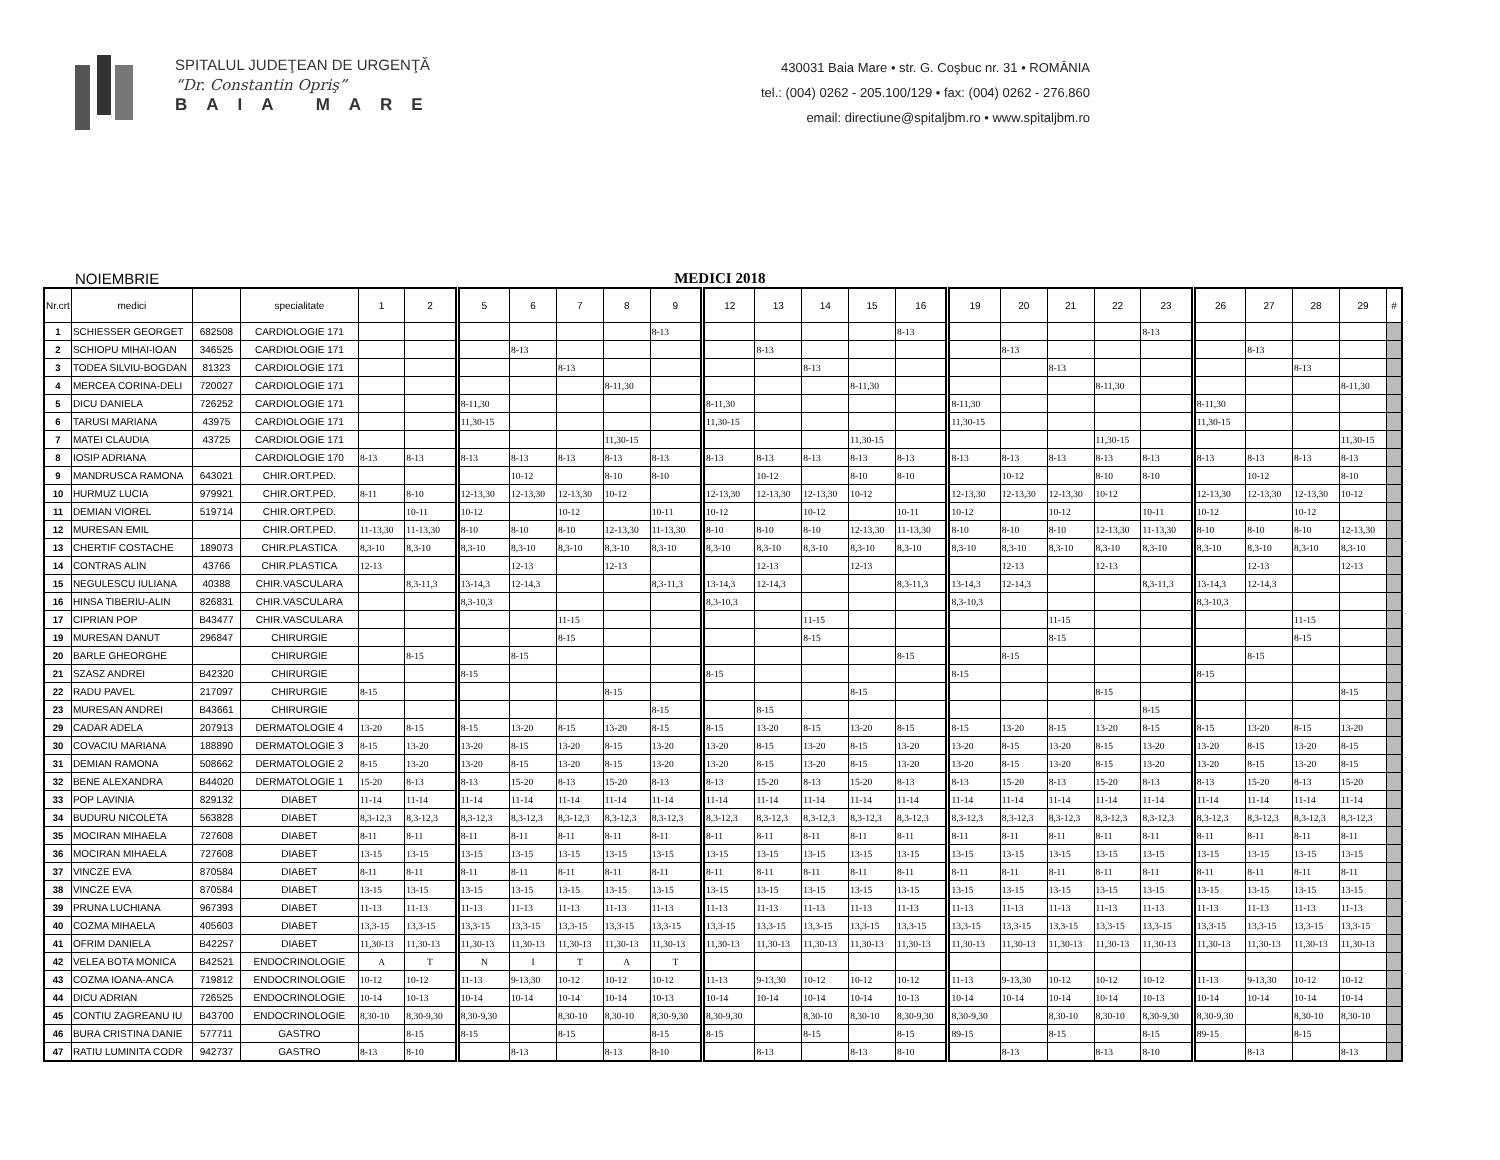SPITALUL JUDEŢEAN DE URGENŢĂ
“Dr. Constantin Opriş”
BAIA MARE
430031 Baia Mare • str. G. Coşbuc nr. 31 • ROMÂNIA
tel.: (004) 0262 - 205.100/129 • fax: (004) 0262 - 276.860
email: directiune@spitaljbm.ro • www.spitaljbm.ro
NOIEMBRIE MEDICI 2018
| Nr.crt | medici | | specialitate | 1 | 2 | 5 | 6 | 7 | 8 | 9 | 12 | 13 | 14 | 15 | 16 | 19 | 20 | 21 | 22 | 23 | 26 | 27 | 28 | 29 | # |
| --- | --- | --- | --- | --- | --- | --- | --- | --- | --- | --- | --- | --- | --- | --- | --- | --- | --- | --- | --- | --- | --- | --- | --- | --- | --- |
| 1 | SCHIESSER GEORGET | 682508 | CARDIOLOGIE 171 | | | | | | | 8-13 | | | | | 8-13 | | | | | 8-13 | | | | | |
| 2 | SCHIOPU MIHAI-IOAN | 346525 | CARDIOLOGIE 171 | | | | 8-13 | | | | | 8-13 | | | | | 8-13 | | | | | 8-13 | | | |
| 3 | TODEA SILVIU-BOGDAN | 81323 | CARDIOLOGIE 171 | | | | | 8-13 | | | | | 8-13 | | | | | 8-13 | | | | | 8-13 | | |
| 4 | MERCEA CORINA-DELI | 720027 | CARDIOLOGIE 171 | | | | | | 8-11,30 | | | | | 8-11,30 | | | | | 8-11,30 | | | | | 8-11,30 | |
| 5 | DICU DANIELA | 726252 | CARDIOLOGIE 171 | | | 8-11,30 | | | | | 8-11,30 | | | | | 8-11,30 | | | | | 8-11,30 | | | | |
| 6 | TARUSI MARIANA | 43975 | CARDIOLOGIE 171 | | | 11,30-15 | | | | | 11,30-15 | | | | | 11,30-15 | | | | | 11,30-15 | | | | |
| 7 | MATEI CLAUDIA | 43725 | CARDIOLOGIE 171 | | | | | | 11,30-15 | | | | | 11,30-15 | | | | | 11,30-15 | | | | | 11,30-15 | |
| 8 | IOSIP ADRIANA | | CARDIOLOGIE 170 | 8-13 | 8-13 | 8-13 | 8-13 | 8-13 | 8-13 | 8-13 | 8-13 | 8-13 | 8-13 | 8-13 | 8-13 | 8-13 | 8-13 | 8-13 | 8-13 | 8-13 | 8-13 | 8-13 | 8-13 | 8-13 | |
| 9 | MANDRUSCA RAMONA | 643021 | CHIR.ORT.PED. | | | | 10-12 | | 8-10 | 8-10 | | 10-12 | | 8-10 | 8-10 | | 10-12 | | 8-10 | 8-10 | | 10-12 | | 8-10 | |
| 10 | HURMUZ LUCIA | 979921 | CHIR.ORT.PED. | 8-11 | 8-10 | 12-13,30 | 12-13,30 | 12-13,30 | 10-12 | | 12-13,30 | 12-13,30 | 12-13,30 | 10-12 | | 12-13,30 | 12-13,30 | 12-13,30 | 10-12 | | 12-13,30 | 12-13,30 | 12-13,30 | 10-12 | |
| 11 | DEMIAN VIOREL | 519714 | CHIR.ORT.PED. | | 10-11 | 10-12 | | 10-12 | | 10-11 | 10-12 | | 10-12 | | 10-11 | 10-12 | | 10-12 | | 10-11 | 10-12 | | 10-12 | | |
| 12 | MURESAN EMIL | | CHIR.ORT.PED. | 11-13,30 | 11-13,30 | 8-10 | 8-10 | 8-10 | 12-13,30 | 11-13,30 | 8-10 | 8-10 | 8-10 | 12-13,30 | 11-13,30 | 8-10 | 8-10 | 8-10 | 12-13,30 | 11-13,30 | 8-10 | 8-10 | 8-10 | 12-13,30 | |
| 13 | CHERTIF COSTACHE | 189073 | CHIR.PLASTICA | 8,3-10 | 8,3-10 | 8,3-10 | 8,3-10 | 8,3-10 | 8,3-10 | 8,3-10 | 8,3-10 | 8,3-10 | 8,3-10 | 8,3-10 | 8,3-10 | 8,3-10 | 8,3-10 | 8,3-10 | 8,3-10 | 8,3-10 | 8,3-10 | 8,3-10 | 8,3-10 | 8,3-10 | |
| 14 | CONTRAS ALIN | 43766 | CHIR.PLASTICA | 12-13 | | | 12-13 | | 12-13 | | | 12-13 | | 12-13 | | | 12-13 | | 12-13 | | | 12-13 | | 12-13 | |
| 15 | NEGULESCU IULIANA | 40388 | CHIR.VASCULARA | | 8,3-11,3 | 13-14,3 | 12-14,3 | | | 8,3-11,3 | 13-14,3 | 12-14,3 | | | 8,3-11,3 | 13-14,3 | 12-14,3 | | | 8,3-11,3 | 13-14,3 | 12-14,3 | | | |
| 16 | HINSA TIBERIU-ALIN | 826831 | CHIR.VASCULARA | | | 8,3-10,3 | | | | | 8,3-10,3 | | | | | 8,3-10,3 | | | | | 8,3-10,3 | | | | |
| 17 | CIPRIAN POP | B43477 | CHIR.VASCULARA | | | | | 11-15 | | | | | 11-15 | | | | | 11-15 | | | | | 11-15 | | |
| 19 | MURESAN DANUT | 296847 | CHIRURGIE | | | | | 8-15 | | | | | 8-15 | | | | | 8-15 | | | | | 8-15 | | |
| 20 | BARLE GHEORGHE | | CHIRURGIE | | 8-15 | | 8-15 | | | | | | | | 8-15 | | 8-15 | | | | | 8-15 | | | |
| 21 | SZASZ ANDREI | B42320 | CHIRURGIE | | | 8-15 | | | | | 8-15 | | | | | 8-15 | | | | | 8-15 | | | | |
| 22 | RADU PAVEL | 217097 | CHIRURGIE | 8-15 | | | | | 8-15 | | | | | 8-15 | | | | | 8-15 | | | | | 8-15 | |
| 23 | MURESAN ANDREI | B43661 | CHIRURGIE | | | | | | | 8-15 | | 8-15 | | | | | | | | 8-15 | | | | | |
| 29 | CADAR ADELA | 207913 | DERMATOLOGIE 4 | 13-20 | 8-15 | 8-15 | 13-20 | 8-15 | 13-20 | 8-15 | 8-15 | 13-20 | 8-15 | 13-20 | 8-15 | 8-15 | 13-20 | 8-15 | 13-20 | 8-15 | 8-15 | 13-20 | 8-15 | 13-20 | |
| 30 | COVACIU MARIANA | 188890 | DERMATOLOGIE 3 | 8-15 | 13-20 | 13-20 | 8-15 | 13-20 | 8-15 | 13-20 | 13-20 | 8-15 | 13-20 | 8-15 | 13-20 | 13-20 | 8-15 | 13-20 | 8-15 | 13-20 | 13-20 | 8-15 | 13-20 | 8-15 | |
| 31 | DEMIAN RAMONA | 508662 | DERMATOLOGIE 2 | 8-15 | 13-20 | 13-20 | 8-15 | 13-20 | 8-15 | 13-20 | 13-20 | 8-15 | 13-20 | 8-15 | 13-20 | 13-20 | 8-15 | 13-20 | 8-15 | 13-20 | 13-20 | 8-15 | 13-20 | 8-15 | |
| 32 | BENE ALEXANDRA | B44020 | DERMATOLOGIE 1 | 15-20 | 8-13 | 8-13 | 15-20 | 8-13 | 15-20 | 8-13 | 8-13 | 15-20 | 8-13 | 15-20 | 8-13 | 8-13 | 15-20 | 8-13 | 15-20 | 8-13 | 8-13 | 15-20 | 8-13 | 15-20 | |
| 33 | POP LAVINIA | 829132 | DIABET | 11-14 | 11-14 | 11-14 | 11-14 | 11-14 | 11-14 | 11-14 | 11-14 | 11-14 | 11-14 | 11-14 | 11-14 | 11-14 | 11-14 | 11-14 | 11-14 | 11-14 | 11-14 | 11-14 | 11-14 | 11-14 | |
| 34 | BUDURU NICOLETA | 563828 | DIABET | 8,3-12,3 | 8,3-12,3 | 8,3-12,3 | 8,3-12,3 | 8,3-12,3 | 8,3-12,3 | 8,3-12,3 | 8,3-12,3 | 8,3-12,3 | 8,3-12,3 | 8,3-12,3 | 8,3-12,3 | 8,3-12,3 | 8,3-12,3 | 8,3-12,3 | 8,3-12,3 | 8,3-12,3 | 8,3-12,3 | 8,3-12,3 | 8,3-12,3 | 8,3-12,3 | |
| 35 | MOCIRAN MIHAELA | 727608 | DIABET | 8-11 | 8-11 | 8-11 | 8-11 | 8-11 | 8-11 | 8-11 | 8-11 | 8-11 | 8-11 | 8-11 | 8-11 | 8-11 | 8-11 | 8-11 | 8-11 | 8-11 | 8-11 | 8-11 | 8-11 | 8-11 | |
| 36 | MOCIRAN MIHAELA | 727608 | DIABET | 13-15 | 13-15 | 13-15 | 13-15 | 13-15 | 13-15 | 13-15 | 13-15 | 13-15 | 13-15 | 13-15 | 13-15 | 13-15 | 13-15 | 13-15 | 13-15 | 13-15 | 13-15 | 13-15 | 13-15 | 13-15 | |
| 37 | VINCZE EVA | 870584 | DIABET | 8-11 | 8-11 | 8-11 | 8-11 | 8-11 | 8-11 | 8-11 | 8-11 | 8-11 | 8-11 | 8-11 | 8-11 | 8-11 | 8-11 | 8-11 | 8-11 | 8-11 | 8-11 | 8-11 | 8-11 | 8-11 | |
| 38 | VINCZE EVA | 870584 | DIABET | 13-15 | 13-15 | 13-15 | 13-15 | 13-15 | 13-15 | 13-15 | 13-15 | 13-15 | 13-15 | 13-15 | 13-15 | 13-15 | 13-15 | 13-15 | 13-15 | 13-15 | 13-15 | 13-15 | 13-15 | 13-15 | |
| 39 | PRUNA LUCHIANA | 967393 | DIABET | 11-13 | 11-13 | 11-13 | 11-13 | 11-13 | 11-13 | 11-13 | 11-13 | 11-13 | 11-13 | 11-13 | 11-13 | 11-13 | 11-13 | 11-13 | 11-13 | 11-13 | 11-13 | 11-13 | 11-13 | 11-13 | |
| 40 | COZMA MIHAELA | 405603 | DIABET | 13,3-15 | 13,3-15 | 13,3-15 | 13,3-15 | 13,3-15 | 13,3-15 | 13,3-15 | 13,3-15 | 13,3-15 | 13,3-15 | 13,3-15 | 13,3-15 | 13,3-15 | 13,3-15 | 13,3-15 | 13,3-15 | 13,3-15 | 13,3-15 | 13,3-15 | 13,3-15 | 13,3-15 | |
| 41 | OFRIM DANIELA | B42257 | DIABET | 11,30-13 | 11,30-13 | 11,30-13 | 11,30-13 | 11,30-13 | 11,30-13 | 11,30-13 | 11,30-13 | 11,30-13 | 11,30-13 | 11,30-13 | 11,30-13 | 11,30-13 | 11,30-13 | 11,30-13 | 11,30-13 | 11,30-13 | 11,30-13 | 11,30-13 | 11,30-13 | 11,30-13 | |
| 42 | VELEA BOTA MONICA | B42521 | ENDOCRINOLOGIE | A | T | N | I | T | A | T | | | | | | | | | | | | | | | |
| 43 | COZMA IOANA-ANCA | 719812 | ENDOCRINOLOGIE | 10-12 | 10-12 | 11-13 | 9-13,30 | 10-12 | 10-12 | 10-12 | 11-13 | 9-13,30 | 10-12 | 10-12 | 10-12 | 11-13 | 9-13,30 | 10-12 | 10-12 | 10-12 | 11-13 | 9-13,30 | 10-12 | 10-12 | |
| 44 | DICU ADRIAN | 726525 | ENDOCRINOLOGIE | 10-14 | 10-13 | 10-14 | 10-14 | 10-14 | 10-14 | 10-13 | 10-14 | 10-14 | 10-14 | 10-14 | 10-13 | 10-14 | 10-14 | 10-14 | 10-14 | 10-13 | 10-14 | 10-14 | 10-14 | 10-14 | |
| 45 | CONTIU ZAGREANU IU | B43700 | ENDOCRINOLOGIE | 8,30-10 | 8,30-9,30 | 8,30-9,30 | | 8,30-10 | 8,30-10 | 8,30-9,30 | 8,30-9,30 | | 8,30-10 | 8,30-10 | 8,30-9,30 | 8,30-9,30 | | 8,30-10 | 8,30-10 | 8,30-9,30 | 8,30-9,30 | | 8,30-10 | 8,30-10 | |
| 46 | BURA CRISTINA DANIE | 577711 | GASTRO | | 8-15 | 8-15 | | 8-15 | | 8-15 | 8-15 | | 8-15 | | 8-15 | 89-15 | | 8-15 | | 8-15 | 89-15 | | 8-15 | | |
| 47 | RATIU LUMINITA CODR | 942737 | GASTRO | 8-13 | 8-10 | | 8-13 | | 8-13 | 8-10 | | 8-13 | | 8-13 | 8-10 | | 8-13 | | 8-13 | 8-10 | | 8-13 | | 8-13 | |